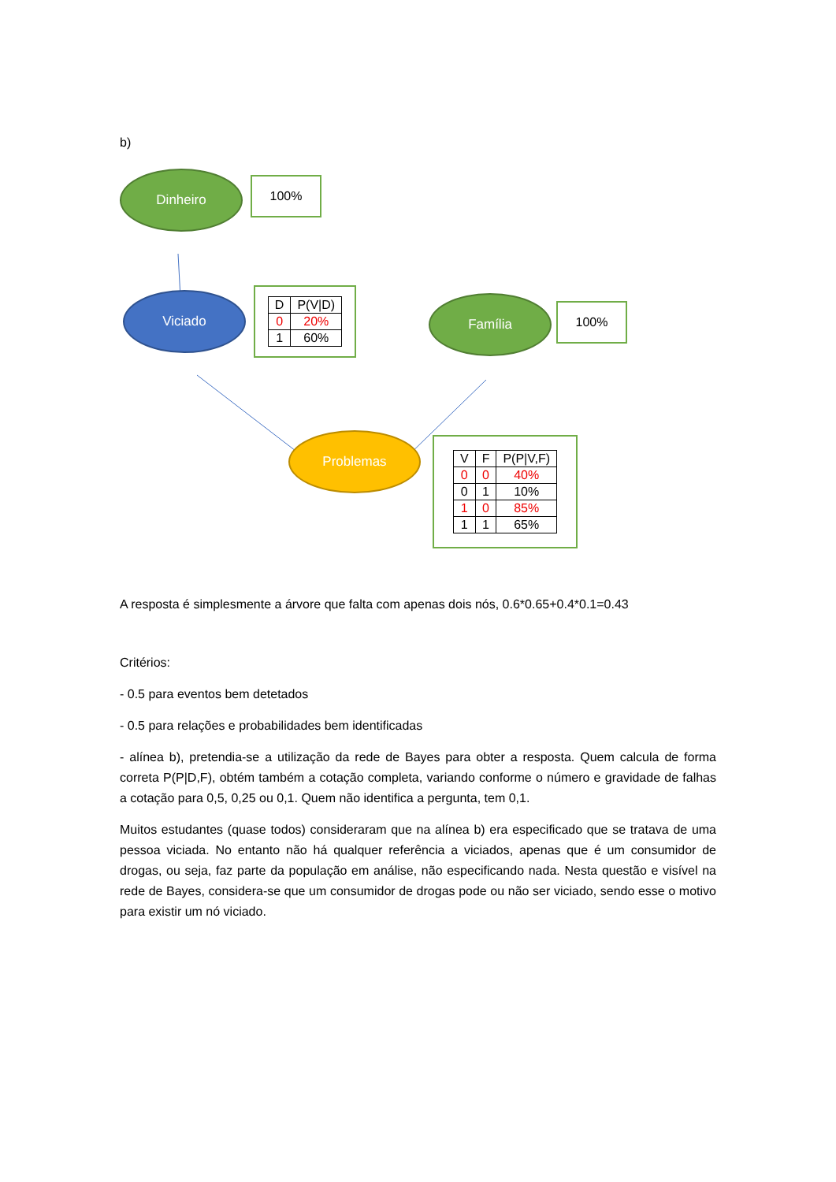b)
Dinheiro 100%
Viciado
| D | P(V/D) |
| --- | --- |
| 0 | 20% |
| 1 | 60% |
Família 100%
Problemas
| V | F | P(P/V,F) |
| --- | --- | --- |
| 0 | 0 | 40% |
| 0 | 1 | 10% |
| 1 | 0 | 85% |
| 1 | 1 | 65% |
A resposta é simplesmente a árvore que falta com apenas dois nós, 0.6*0.65+0.4*0.1=0.43
Critérios:
- 0.5 para eventos bem detetados
- 0.5 para relações e probabilidades bem identificadas
- alínea b), pretendia-se a utilização da rede de Bayes para obter a resposta. Quem calcula de forma correta P(P|D,F), obtém também a cotação completa, variando conforme o número e gravidade de falhas a cotação para 0,5, 0,25 ou 0,1. Quem não identifica a pergunta, tem 0,1.
Muitos estudantes (quase todos) consideraram que na alínea b) era especificado que se tratava de uma pessoa viciada. No entanto não há qualquer referência a viciados, apenas que é um consumidor de drogas, ou seja, faz parte da população em análise, não especificando nada. Nesta questão e visível na rede de Bayes, considera-se que um consumidor de drogas pode ou não ser viciado, sendo esse o motivo para existir um nó viciado.